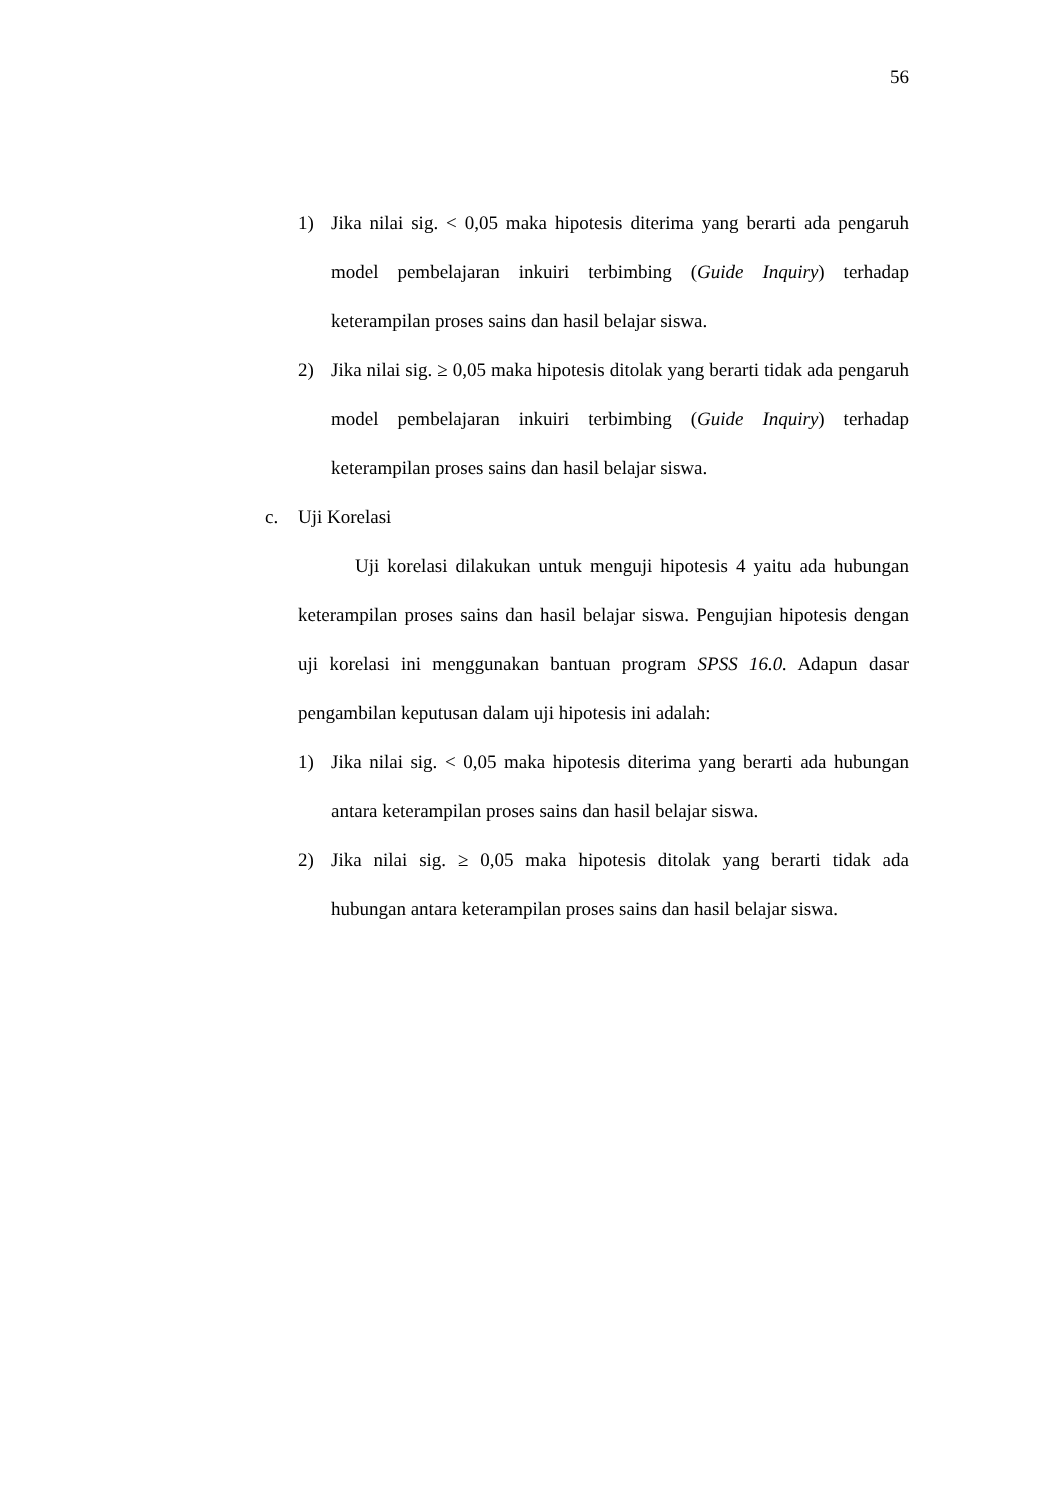56
1) Jika nilai sig. < 0,05 maka hipotesis diterima yang berarti ada pengaruh model pembelajaran inkuiri terbimbing (Guide Inquiry) terhadap keterampilan proses sains dan hasil belajar siswa.
2) Jika nilai sig. ≥ 0,05 maka hipotesis ditolak yang berarti tidak ada pengaruh model pembelajaran inkuiri terbimbing (Guide Inquiry) terhadap keterampilan proses sains dan hasil belajar siswa.
c. Uji Korelasi
Uji korelasi dilakukan untuk menguji hipotesis 4 yaitu ada hubungan keterampilan proses sains dan hasil belajar siswa. Pengujian hipotesis dengan uji korelasi ini menggunakan bantuan program SPSS 16.0. Adapun dasar pengambilan keputusan dalam uji hipotesis ini adalah:
1) Jika nilai sig. < 0,05 maka hipotesis diterima yang berarti ada hubungan antara keterampilan proses sains dan hasil belajar siswa.
2) Jika nilai sig. ≥ 0,05 maka hipotesis ditolak yang berarti tidak ada hubungan antara keterampilan proses sains dan hasil belajar siswa.